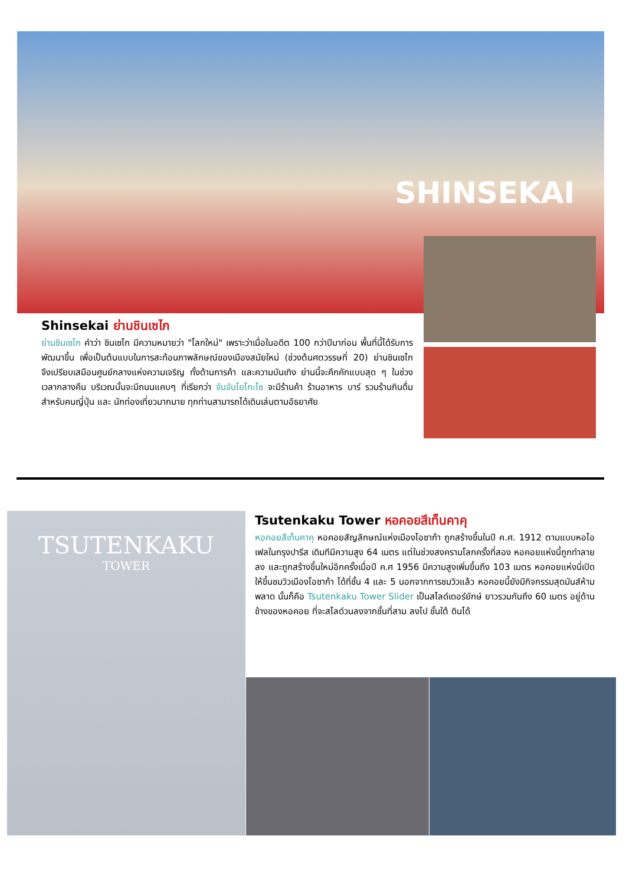SHINSEKAI
Shinsekai ย่านชินเซไก
ย่านชินเซไก คำว่า ชินเซไก มีความหมายว่า "โลกใหม่" เพราะว่าเมื่อในอดีต 100 กว่าปีมาก่อน พื้นที่นี้ได้รับการพัฒนาขึ้น เพื่อเป็นต้นแบบในการสะท้อนภาพลักษณ์ของเมืองสมัยใหม่ (ช่วงต้นศตวรรษที่ 20) ย่านชินเซไก จึงเปรียบเสมือนศูนย์กลางแห่งความเจริญ ทั้งด้านการค้า และความบันเทิง ย่านนี้จะคึกคักแบบสุด ๆ ในช่วงเวลากลางคืน บริเวณนั้นจะมีถนนแคบๆ ที่เรียกว่า จันจันโยโกะโช จะมีร้านค้า ร้านอาหาร บาร์ รวมร้านกินดื่มสำหรับคนญี่ปุ่น และ นักท่องเที่ยวมากมาย ทุกท่านสามารถได้เดินเล่นตามอัธยาศัย
TSUTENKAKU
TOWER
Tsutenkaku Tower หอคอยสึเท็นคาคุ
หอคอยสึเท็นคาคุ หอคอยสัญลักษณ์แห่งเมืองโอซาก้า ถูกสร้างขึ้นในปี ค.ศ. 1912 ตามแบบหอไอเฟลในกรุงปารีส เดิมทีมีความสูง 64 เมตร แต่ในช่วงสงครามโลกครั้งที่สอง หอคอยแห่งนี้ถูกทำลายลง และถูกสร้างขึ้นใหม่อีกครั้งเมื่อปี ค.ศ 1956 มีความสูงเพิ่มขึ้นถึง 103 เมตร หอคอยแห่งนี่เปิดให้ขึ้นชมวิวเมืองโอซาก้า ได้ที่ชั้น 4 และ 5 นอกจากการชมวิวแล้ว หอคอยนี้ยังมีกิจกรรมสุดมันส์ห้ามพลาด นั้นก็คือ Tsutenkaku Tower Slider เป็นสไลด์เดอร์ยักษ์ ยาวรวมกันถึง 60 เมตร อยู่ด้านข้างของหอคอย ที่จะสไลด์วนลงจากชั้นที่สาม ลงไป ชั้นใต้ ดินได้